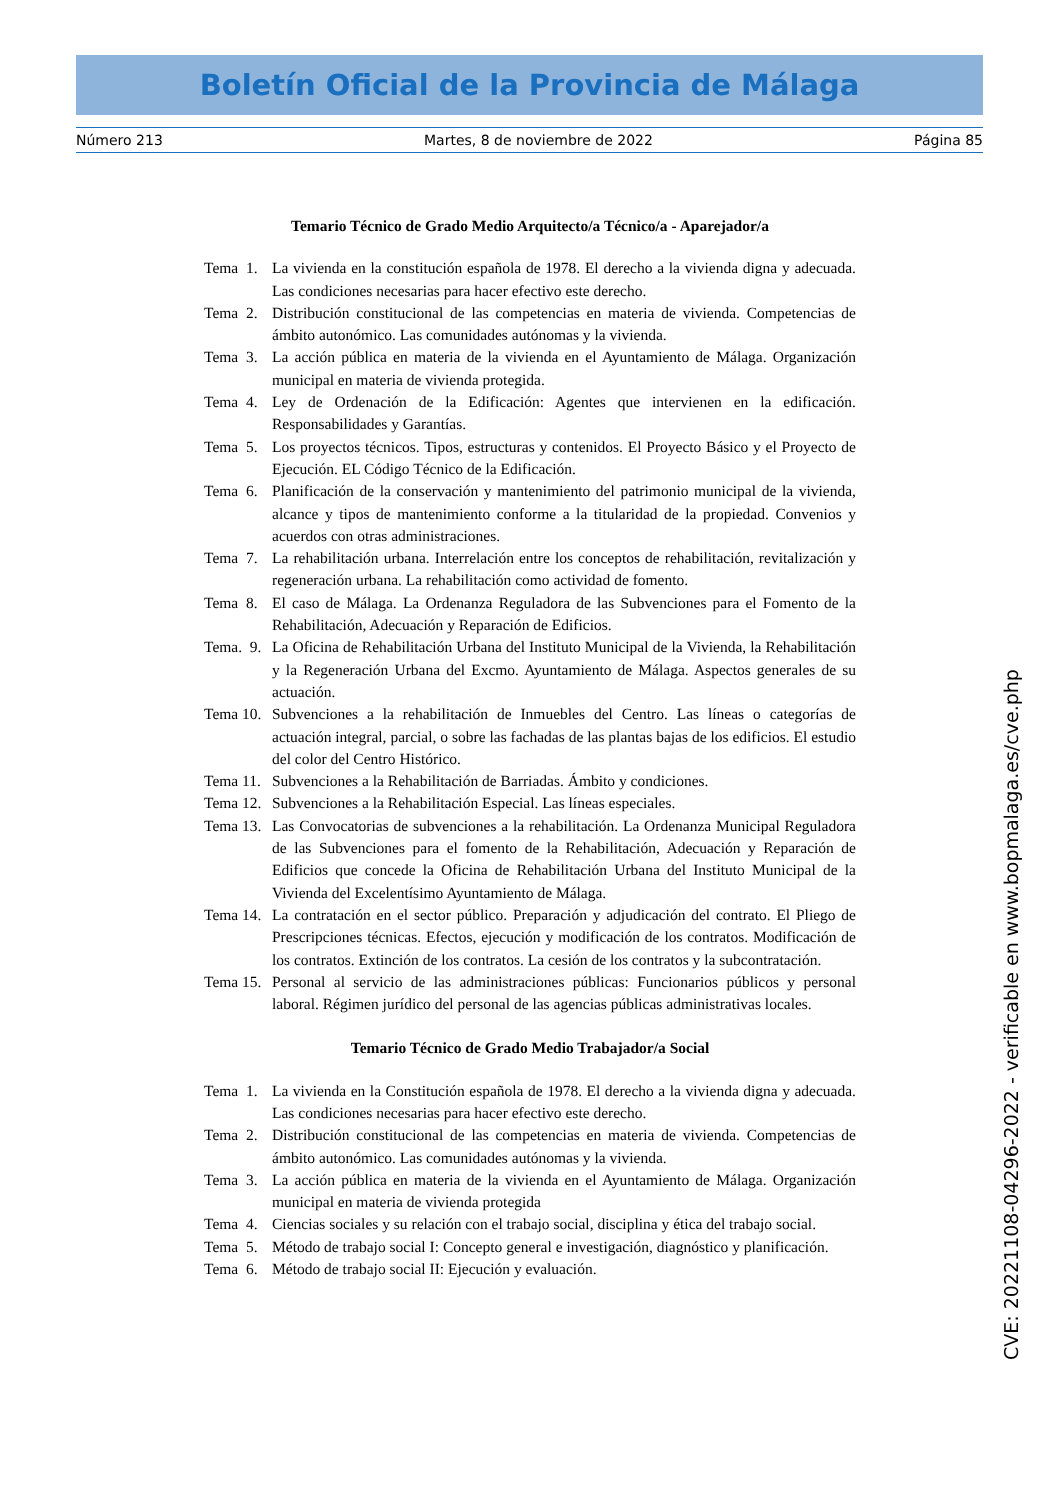Boletín Oficial de la Provincia de Málaga
Número 213 Martes, 8 de noviembre de 2022 Página 85
Temario Técnico de Grado Medio Arquitecto/a Técnico/a - Aparejador/a
Tema 1. La vivienda en la constitución española de 1978. El derecho a la vivienda digna y adecuada. Las condiciones necesarias para hacer efectivo este derecho.
Tema 2. Distribución constitucional de las competencias en materia de vivienda. Competencias de ámbito autonómico. Las comunidades autónomas y la vivienda.
Tema 3. La acción pública en materia de la vivienda en el Ayuntamiento de Málaga. Organización municipal en materia de vivienda protegida.
Tema 4. Ley de Ordenación de la Edificación: Agentes que intervienen en la edificación. Responsabilidades y Garantías.
Tema 5. Los proyectos técnicos. Tipos, estructuras y contenidos. El Proyecto Básico y el Proyecto de Ejecución. EL Código Técnico de la Edificación.
Tema 6. Planificación de la conservación y mantenimiento del patrimonio municipal de la vivienda, alcance y tipos de mantenimiento conforme a la titularidad de la propiedad. Convenios y acuerdos con otras administraciones.
Tema 7. La rehabilitación urbana. Interrelación entre los conceptos de rehabilitación, revitalización y regeneración urbana. La rehabilitación como actividad de fomento.
Tema 8. El caso de Málaga. La Ordenanza Reguladora de las Subvenciones para el Fomento de la Rehabilitación, Adecuación y Reparación de Edificios.
Tema. 9. La Oficina de Rehabilitación Urbana del Instituto Municipal de la Vivienda, la Rehabilitación y la Regeneración Urbana del Excmo. Ayuntamiento de Málaga. Aspectos generales de su actuación.
Tema 10. Subvenciones a la rehabilitación de Inmuebles del Centro. Las líneas o categorías de actuación integral, parcial, o sobre las fachadas de las plantas bajas de los edificios. El estudio del color del Centro Histórico.
Tema 11. Subvenciones a la Rehabilitación de Barriadas. Ámbito y condiciones.
Tema 12. Subvenciones a la Rehabilitación Especial. Las líneas especiales.
Tema 13. Las Convocatorias de subvenciones a la rehabilitación. La Ordenanza Municipal Reguladora de las Subvenciones para el fomento de la Rehabilitación, Adecuación y Reparación de Edificios que concede la Oficina de Rehabilitación Urbana del Instituto Municipal de la Vivienda del Excelentísimo Ayuntamiento de Málaga.
Tema 14. La contratación en el sector público. Preparación y adjudicación del contrato. El Pliego de Prescripciones técnicas. Efectos, ejecución y modificación de los contratos. Modificación de los contratos. Extinción de los contratos. La cesión de los contratos y la subcontratación.
Tema 15. Personal al servicio de las administraciones públicas: Funcionarios públicos y personal laboral. Régimen jurídico del personal de las agencias públicas administrativas locales.
Temario Técnico de Grado Medio Trabajador/a Social
Tema 1. La vivienda en la Constitución española de 1978. El derecho a la vivienda digna y adecuada. Las condiciones necesarias para hacer efectivo este derecho.
Tema 2. Distribución constitucional de las competencias en materia de vivienda. Competencias de ámbito autonómico. Las comunidades autónomas y la vivienda.
Tema 3. La acción pública en materia de la vivienda en el Ayuntamiento de Málaga. Organización municipal en materia de vivienda protegida
Tema 4. Ciencias sociales y su relación con el trabajo social, disciplina y ética del trabajo social.
Tema 5. Método de trabajo social I: Concepto general e investigación, diagnóstico y planificación.
Tema 6. Método de trabajo social II: Ejecución y evaluación.
CVE: 20221108-04296-2022 - verificable en www.bopmalaga.es/cve.php